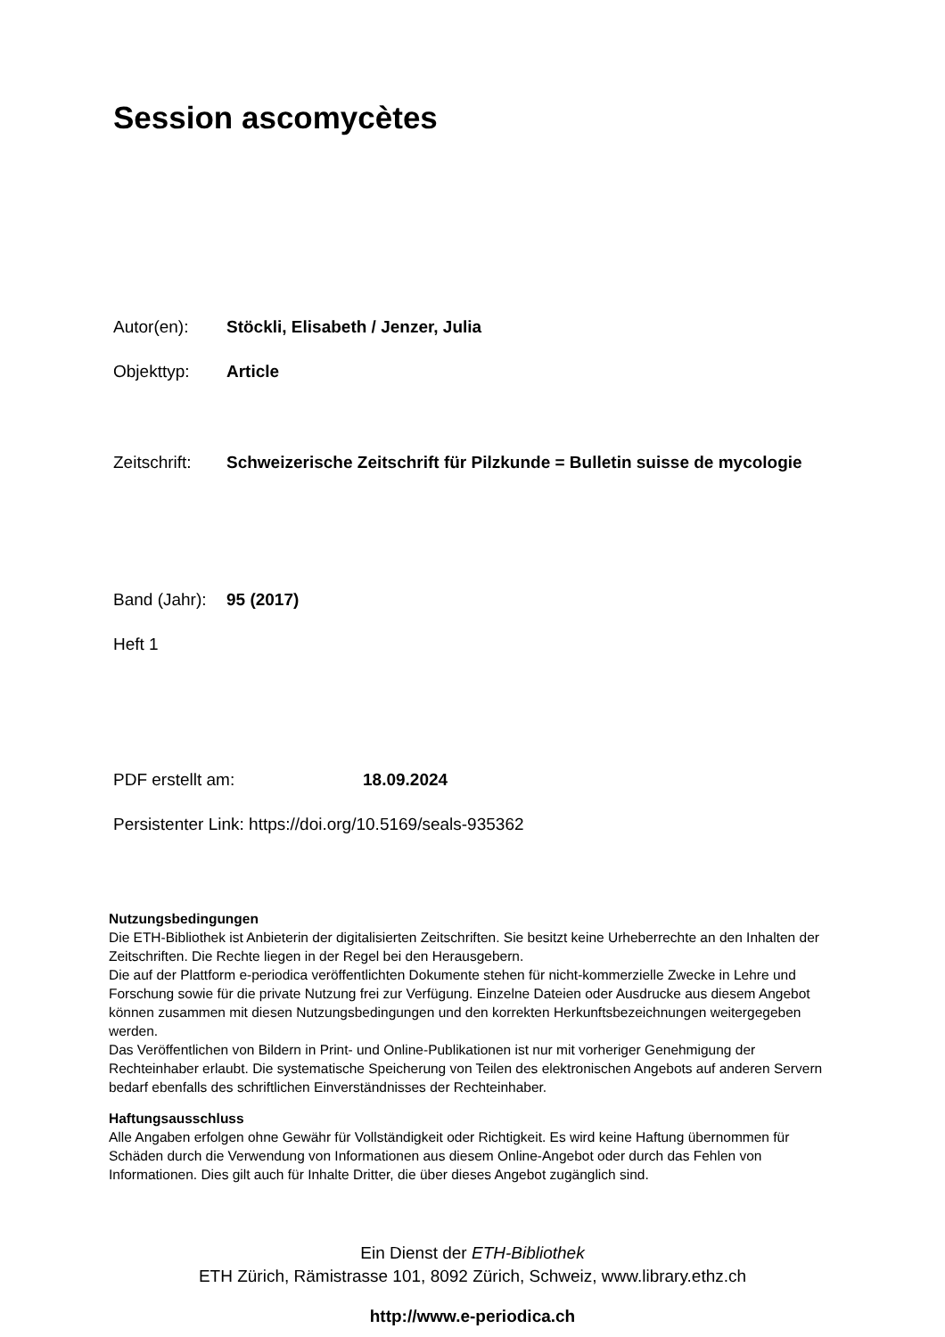Session ascomycètes
Autor(en): Stöckli, Elisabeth / Jenzer, Julia
Objekttyp: Article
Zeitschrift: Schweizerische Zeitschrift für Pilzkunde = Bulletin suisse de mycologie
Band (Jahr): 95 (2017)
Heft 1
PDF erstellt am: 18.09.2024
Persistenter Link: https://doi.org/10.5169/seals-935362
Nutzungsbedingungen
Die ETH-Bibliothek ist Anbieterin der digitalisierten Zeitschriften. Sie besitzt keine Urheberrechte an den Inhalten der Zeitschriften. Die Rechte liegen in der Regel bei den Herausgebern.
Die auf der Plattform e-periodica veröffentlichten Dokumente stehen für nicht-kommerzielle Zwecke in Lehre und Forschung sowie für die private Nutzung frei zur Verfügung. Einzelne Dateien oder Ausdrucke aus diesem Angebot können zusammen mit diesen Nutzungsbedingungen und den korrekten Herkunftsbezeichnungen weitergegeben werden.
Das Veröffentlichen von Bildern in Print- und Online-Publikationen ist nur mit vorheriger Genehmigung der Rechteinhaber erlaubt. Die systematische Speicherung von Teilen des elektronischen Angebots auf anderen Servern bedarf ebenfalls des schriftlichen Einverständnisses der Rechteinhaber.
Haftungsausschluss
Alle Angaben erfolgen ohne Gewähr für Vollständigkeit oder Richtigkeit. Es wird keine Haftung übernommen für Schäden durch die Verwendung von Informationen aus diesem Online-Angebot oder durch das Fehlen von Informationen. Dies gilt auch für Inhalte Dritter, die über dieses Angebot zugänglich sind.
Ein Dienst der ETH-Bibliothek
ETH Zürich, Rämistrasse 101, 8092 Zürich, Schweiz, www.library.ethz.ch
http://www.e-periodica.ch